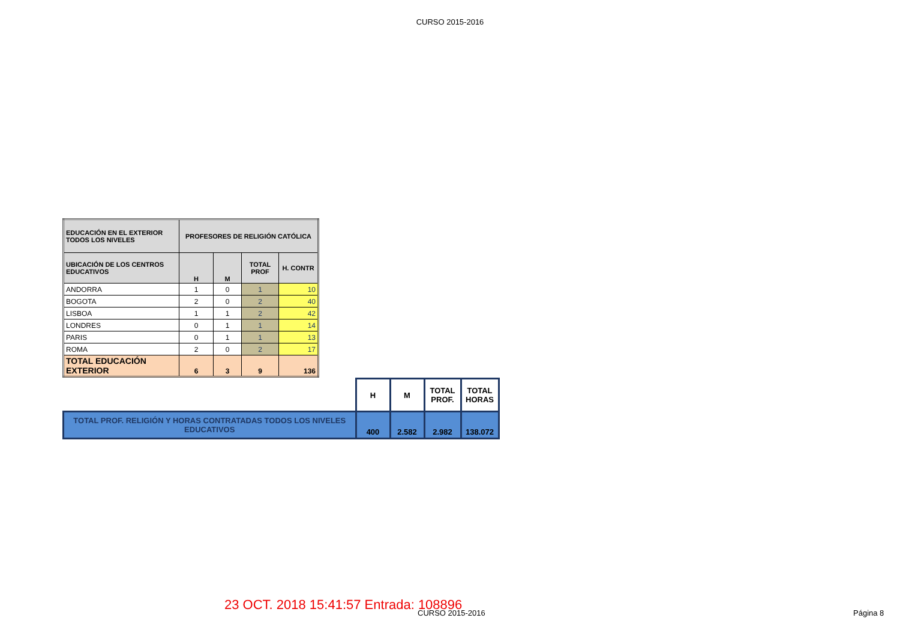CURSO 2015-2016
| EDUCACIÓN EN EL EXTERIOR TODOS LOS NIVELES | PROFESORES DE RELIGIÓN CATÓLICA | | | |
| --- | --- | --- | --- | --- |
| UBICACIÓN DE LOS CENTROS EDUCATIVOS | H | M | TOTAL PROF | H. CONTR |
| ANDORRA | 1 | 0 | 1 | 10 |
| BOGOTA | 2 | 0 | 2 | 40 |
| LISBOA | 1 | 1 | 2 | 42 |
| LONDRES | 0 | 1 | 1 | 14 |
| PARIS | 0 | 1 | 1 | 13 |
| ROMA | 2 | 0 | 2 | 17 |
| TOTAL EDUCACIÓN EXTERIOR | 6 | 3 | 9 | 136 |
| | H | M | TOTAL PROF. | TOTAL HORAS |
| TOTAL PROF. RELIGIÓN Y HORAS CONTRATADAS TODOS LOS NIVELES EDUCATIVOS | 400 | 2.582 | 2.982 | 138.072 |
23 OCT. 2018 15:41:57 Entrada: 108896
CURSO 2015-2016 Página 8